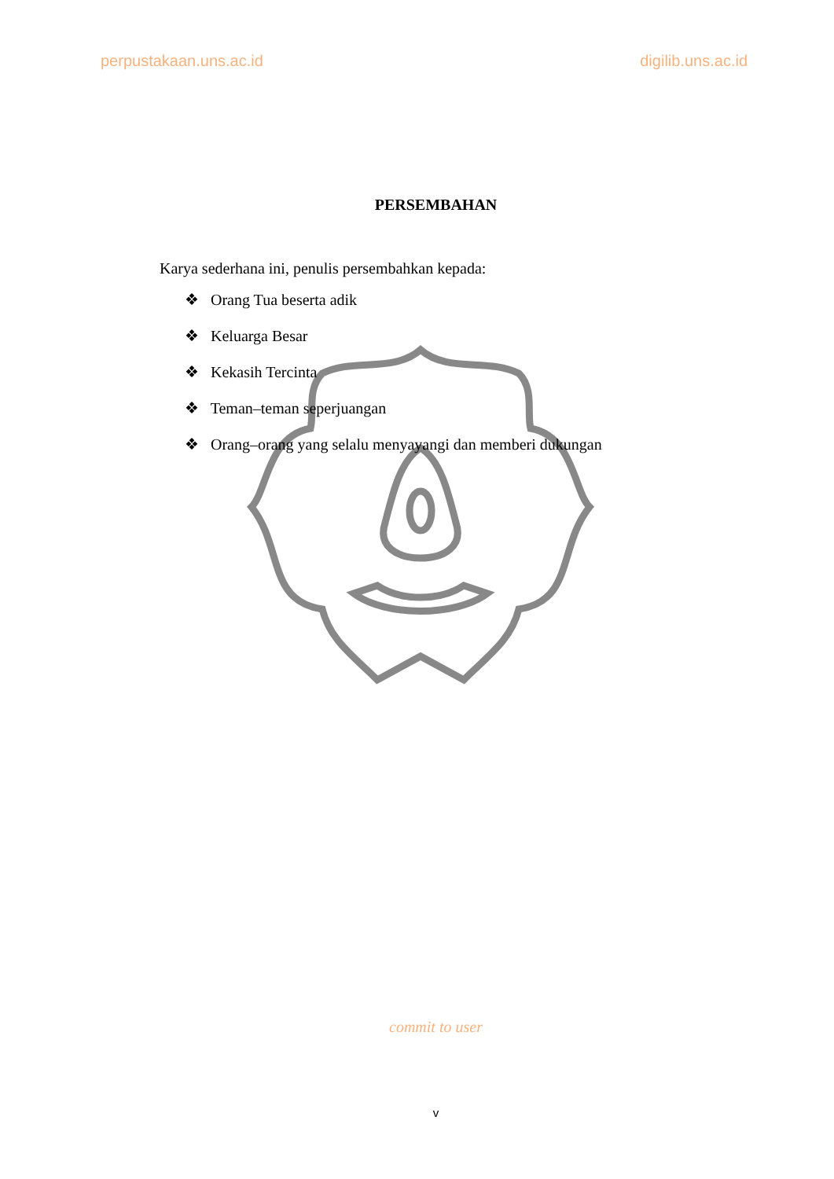perpustakaan.uns.ac.id digilib.uns.ac.id
PERSEMBAHAN
Karya sederhana ini, penulis persembahkan kepada:
❖ Orang Tua beserta adik
❖ Keluarga Besar
❖ Kekasih Tercinta
❖ Teman–teman seperjuangan
❖ Orang–orang yang selalu menyayangi dan memberi dukungan
commit to user
v